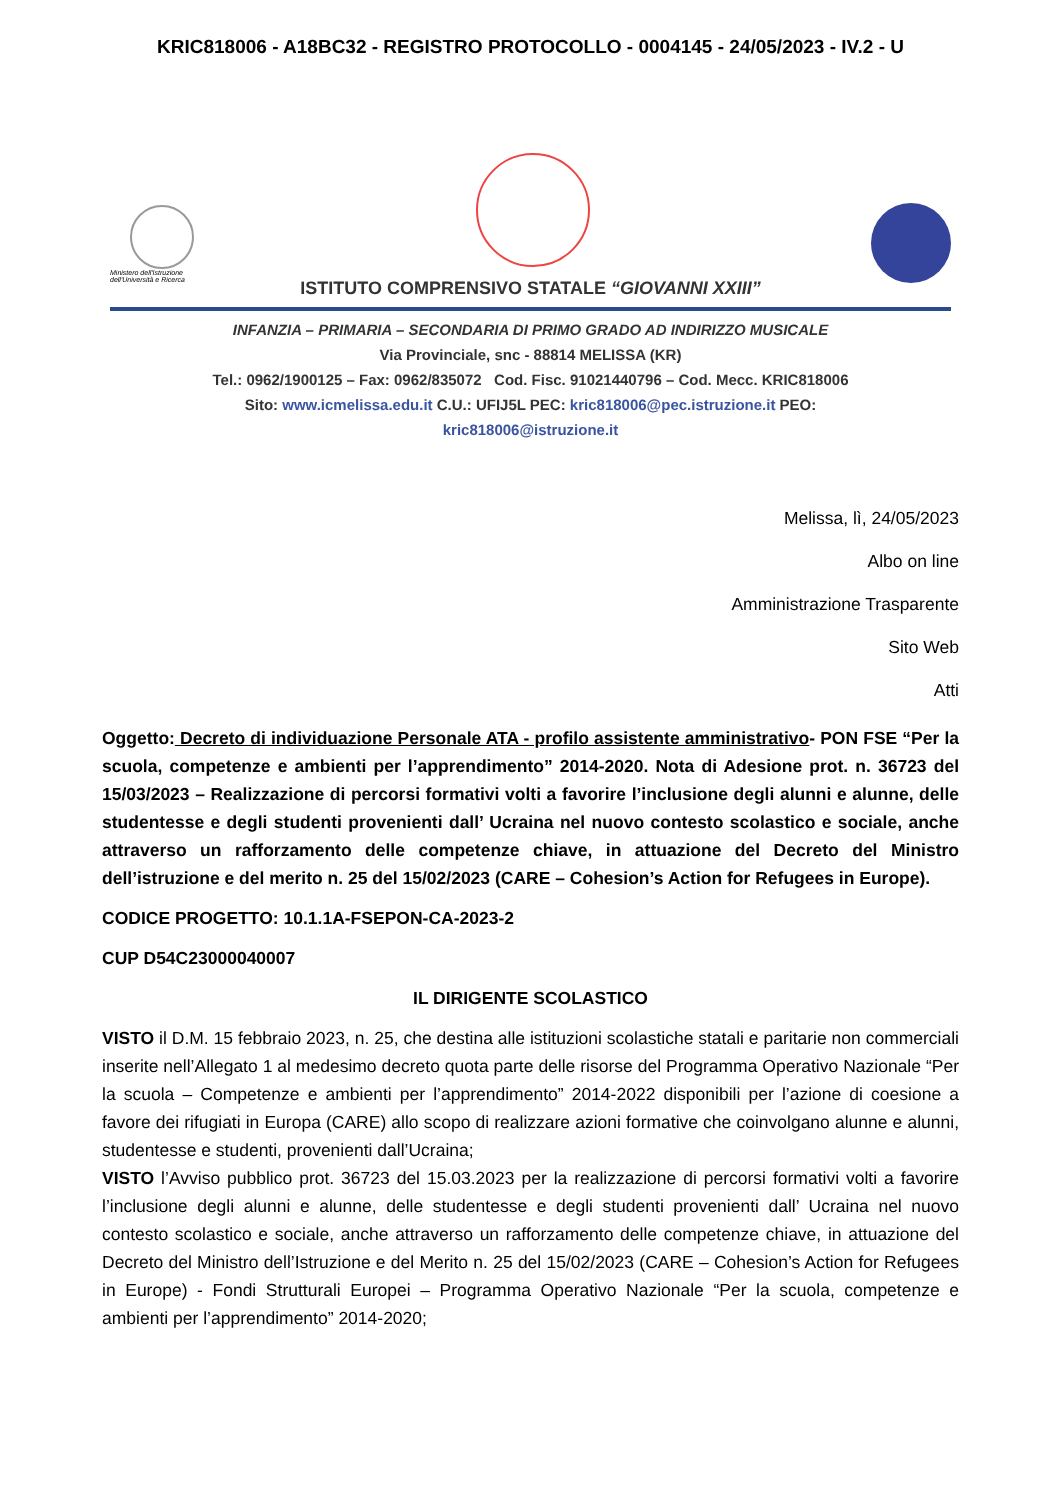KRIC818006 - A18BC32 - REGISTRO PROTOCOLLO - 0004145 - 24/05/2023 - IV.2 - U
Ministero dell'Istruzione
dell'Università e Ricerca
ISTITUTO COMPRENSIVO STATALE “GIOVANNI XXIII”
INFANZIA – PRIMARIA – SECONDARIA DI PRIMO GRADO AD INDIRIZZO MUSICALE
Via Provinciale, snc - 88814 MELISSA (KR)
Tel.: 0962/1900125 – Fax: 0962/835072 Cod. Fisc. 91021440796 – Cod. Mecc. KRIC818006
Sito: www.icmelissa.edu.it C.U.: UFIJ5L PEC: kric818006@pec.istruzione.it PEO:
kric818006@istruzione.it
Melissa, lì, 24/05/2023
Albo on line
Amministrazione Trasparente
Sito Web
Atti
Oggetto: Decreto di individuazione Personale ATA - profilo assistente amministrativo- PON FSE “Per la scuola, competenze e ambienti per l’apprendimento” 2014-2020. Nota di Adesione prot. n. 36723 del 15/03/2023 – Realizzazione di percorsi formativi volti a favorire l’inclusione degli alunni e alunne, delle studentesse e degli studenti provenienti dall’ Ucraina nel nuovo contesto scolastico e sociale, anche attraverso un rafforzamento delle competenze chiave, in attuazione del Decreto del Ministro dell’istruzione e del merito n. 25 del 15/02/2023 (CARE – Cohesion’s Action for Refugees in Europe).
CODICE PROGETTO: 10.1.1A-FSEPON-CA-2023-2
CUP D54C23000040007
IL DIRIGENTE SCOLASTICO
VISTO il D.M. 15 febbraio 2023, n. 25, che destina alle istituzioni scolastiche statali e paritarie non commerciali inserite nell’Allegato 1 al medesimo decreto quota parte delle risorse del Programma Operativo Nazionale “Per la scuola – Competenze e ambienti per l’apprendimento” 2014-2022 disponibili per l’azione di coesione a favore dei rifugiati in Europa (CARE) allo scopo di realizzare azioni formative che coinvolgano alunne e alunni, studentesse e studenti, provenienti dall’Ucraina;
VISTO l’Avviso pubblico prot. 36723 del 15.03.2023 per la realizzazione di percorsi formativi volti a favorire l’inclusione degli alunni e alunne, delle studentesse e degli studenti provenienti dall’ Ucraina nel nuovo contesto scolastico e sociale, anche attraverso un rafforzamento delle competenze chiave, in attuazione del Decreto del Ministro dell’Istruzione e del Merito n. 25 del 15/02/2023 (CARE – Cohesion’s Action for Refugees in Europe) - Fondi Strutturali Europei – Programma Operativo Nazionale “Per la scuola, competenze e ambienti per l’apprendimento” 2014-2020;